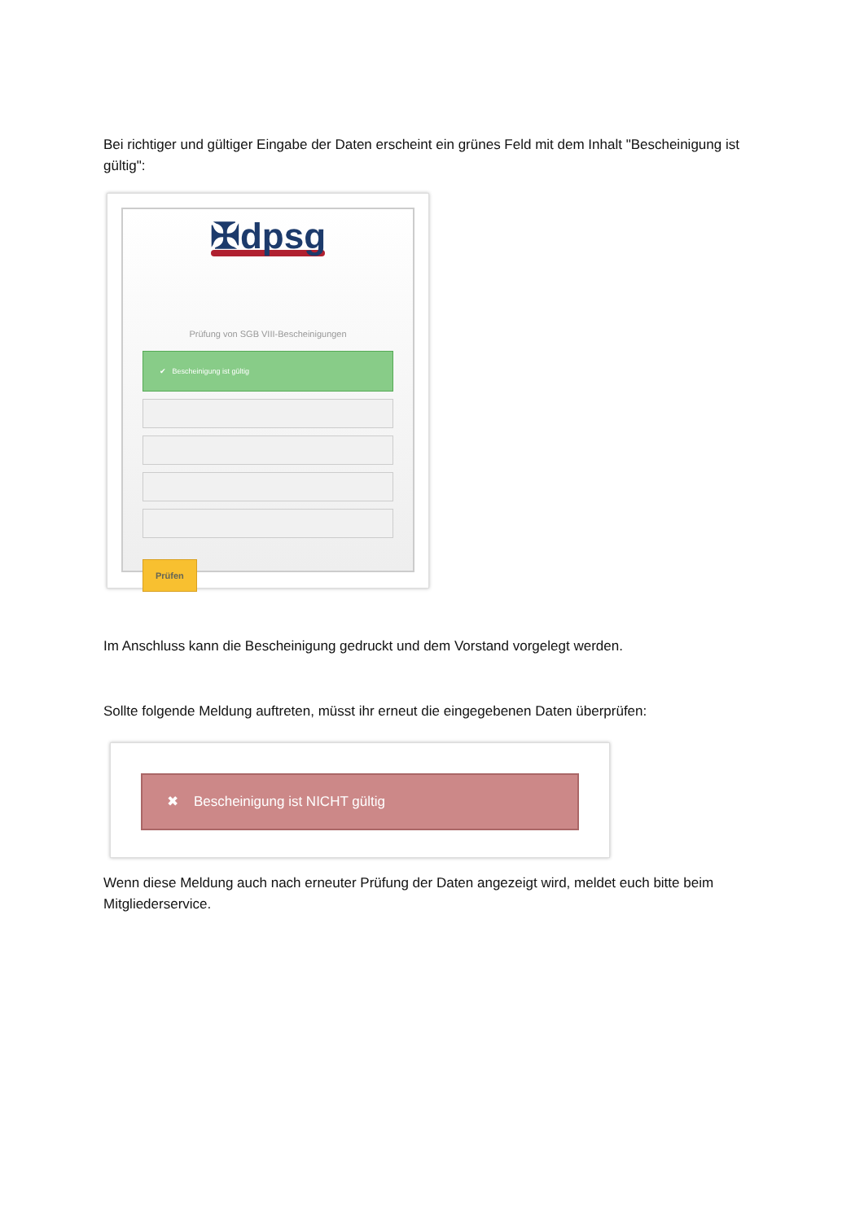Bei richtiger und gültiger Eingabe der Daten erscheint ein grünes Feld mit dem Inhalt "Bescheinigung ist gültig":
✠dpsg
Prüfung von SGB VIII-Bescheinigungen
✔ Bescheinigung ist gültig
Prüfen
Im Anschluss kann die Bescheinigung gedruckt und dem Vorstand vorgelegt werden.
Sollte folgende Meldung auftreten, müsst ihr erneut die eingegebenen Daten überprüfen:
✖ Bescheinigung ist NICHT gültig
Wenn diese Meldung auch nach erneuter Prüfung der Daten angezeigt wird, meldet euch bitte beim Mitgliederservice.